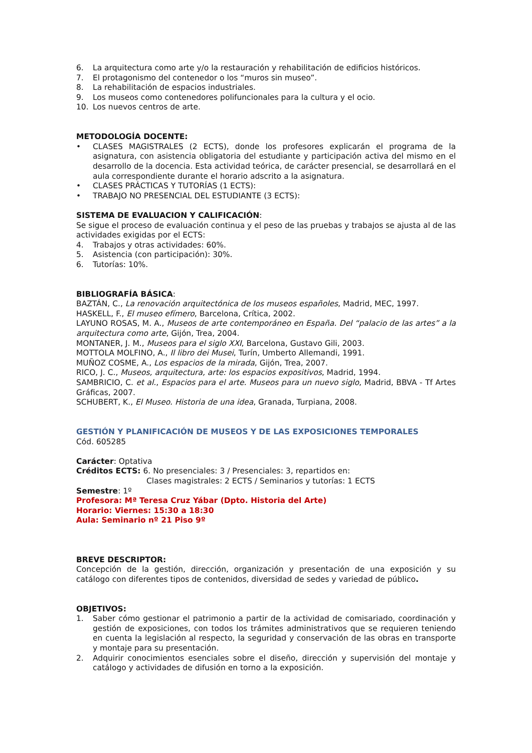6. La arquitectura como arte y/o la restauración y rehabilitación de edificios históricos.
7. El protagonismo del contenedor o los “muros sin museo”.
8. La rehabilitación de espacios industriales.
9. Los museos como contenedores polifuncionales para la cultura y el ocio.
10. Los nuevos centros de arte.
METODOLOGÍA DOCENTE:
• CLASES MAGISTRALES (2 ECTS), donde los profesores explicarán el programa de la asignatura, con asistencia obligatoria del estudiante y participación activa del mismo en el desarrollo de la docencia. Esta actividad teórica, de carácter presencial, se desarrollará en el aula correspondiente durante el horario adscrito a la asignatura.
• CLASES PRÁCTICAS Y TUTORÍAS (1 ECTS):
• TRABAJO NO PRESENCIAL DEL ESTUDIANTE (3 ECTS):
SISTEMA DE EVALUACION Y CALIFICACIÓN:
Se sigue el proceso de evaluación continua y el peso de las pruebas y trabajos se ajusta al de las actividades exigidas por el ECTS:
4. Trabajos y otras actividades: 60%.
5. Asistencia (con participación): 30%.
6. Tutorías: 10%.
BIBLIOGRAFÍA BÁSICA:
BAZTÁN, C., La renovación arquitectónica de los museos españoles, Madrid, MEC, 1997.
HASKELL, F., El museo efímero, Barcelona, Crítica, 2002.
LAYUNO ROSAS, M. A., Museos de arte contemporáneo en España. Del “palacio de las artes” a la arquitectura como arte, Gijón, Trea, 2004.
MONTANER, J. M., Museos para el siglo XXI, Barcelona, Gustavo Gili, 2003.
MOTTOLA MOLFINO, A., Il libro dei Musei, Turín, Umberto Allemandi, 1991.
MUÑOZ COSME, A., Los espacios de la mirada, Gijón, Trea, 2007.
RICO, J. C., Museos, arquitectura, arte: los espacios expositivos, Madrid, 1994.
SAMBRICIO, C. et al., Espacios para el arte. Museos para un nuevo siglo, Madrid, BBVA - Tf Artes Gráficas, 2007.
SCHUBERT, K., El Museo. Historia de una idea, Granada, Turpiana, 2008.
GESTIÓN Y PLANIFICACIÓN DE MUSEOS Y DE LAS EXPOSICIONES TEMPORALES
Cód. 605285
Carácter: Optativa
Créditos ECTS: 6. No presenciales: 3 / Presenciales: 3, repartidos en:
Clases magistrales: 2 ECTS / Seminarios y tutorías: 1 ECTS
Semestre: 1º
Profesora: Mª Teresa Cruz Yábar (Dpto. Historia del Arte)
Horario: Viernes: 15:30 a 18:30
Aula: Seminario nº 21 Piso 9º
BREVE DESCRIPTOR:
Concepción de la gestión, dirección, organización y presentación de una exposición y su catálogo con diferentes tipos de contenidos, diversidad de sedes y variedad de público.
OBJETIVOS:
1. Saber cómo gestionar el patrimonio a partir de la actividad de comisariado, coordinación y gestión de exposiciones, con todos los trámites administrativos que se requieren teniendo en cuenta la legislación al respecto, la seguridad y conservación de las obras en transporte y montaje para su presentación.
2. Adquirir conocimientos esenciales sobre el diseño, dirección y supervisión del montaje y catálogo y actividades de difusión en torno a la exposición.